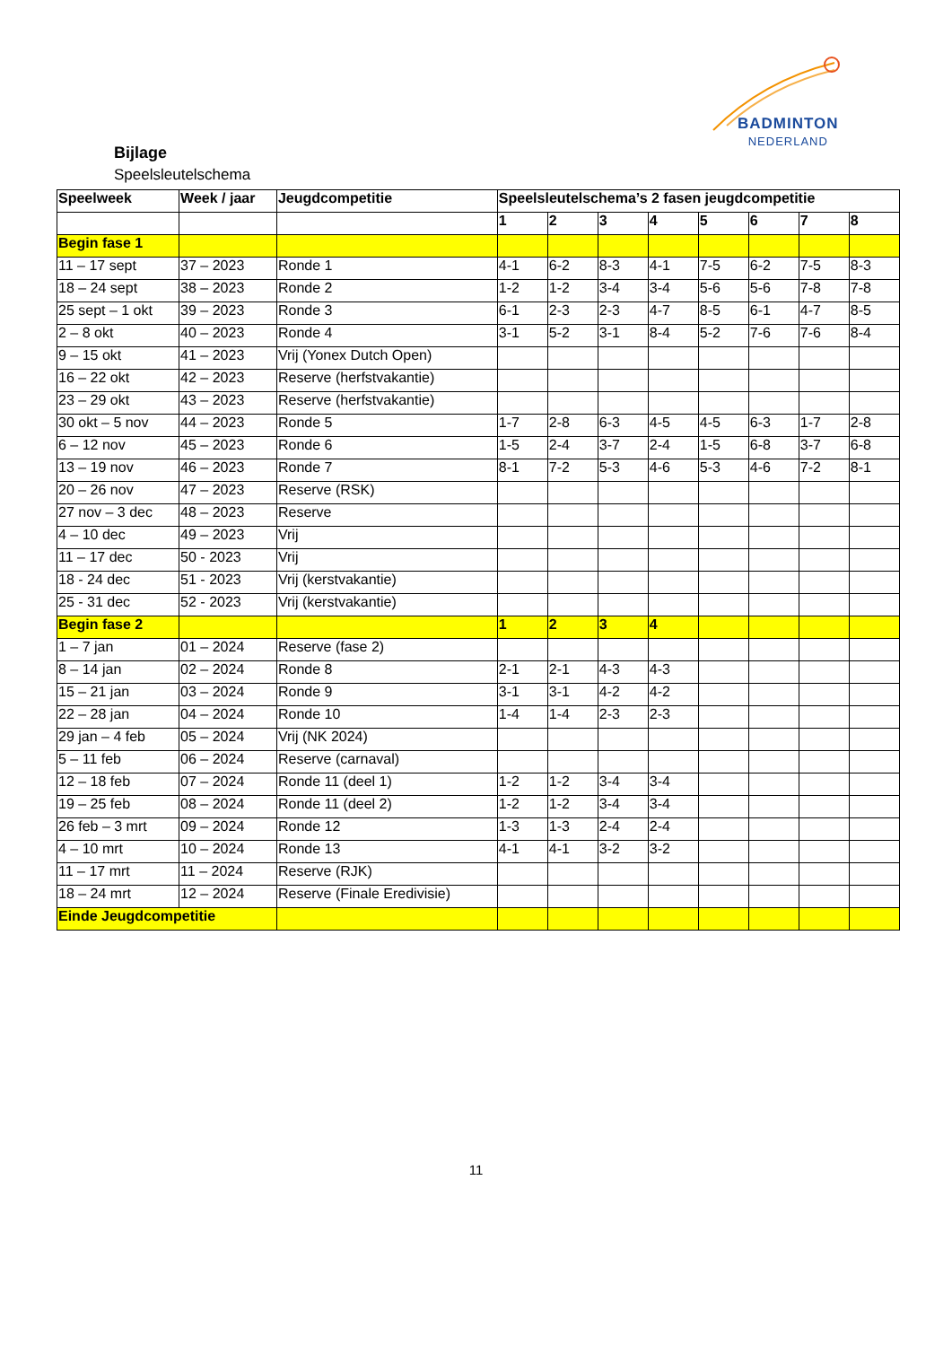BADMINTON
NEDERLAND
Bijlage
Speelsleutelschema
| Speelweek | Week / jaar | Jeugdcompetitie | Speelsleutelschema’s 2 fasen jeugdcompetitie | | | | | | | |
| --- | --- | --- | --- | --- | --- | --- | --- | --- | --- | --- |
| | | | 1 | 2 | 3 | 4 | 5 | 6 | 7 | 8 |
| Begin fase 1 | | | | | | | | | | |
| 11 – 17 sept | 37 – 2023 | Ronde 1 | 4-1 | 6-2 | 8-3 | 4-1 | 7-5 | 6-2 | 7-5 | 8-3 |
| 18 – 24 sept | 38 – 2023 | Ronde 2 | 1-2 | 1-2 | 3-4 | 3-4 | 5-6 | 5-6 | 7-8 | 7-8 |
| 25 sept – 1 okt | 39 – 2023 | Ronde 3 | 6-1 | 2-3 | 2-3 | 4-7 | 8-5 | 6-1 | 4-7 | 8-5 |
| 2 – 8 okt | 40 – 2023 | Ronde 4 | 3-1 | 5-2 | 3-1 | 8-4 | 5-2 | 7-6 | 7-6 | 8-4 |
| 9 – 15 okt | 41 – 2023 | Vrij (Yonex Dutch Open) | | | | | | | | |
| 16 – 22 okt | 42 – 2023 | Reserve (herfstvakantie) | | | | | | | | |
| 23 – 29 okt | 43 – 2023 | Reserve (herfstvakantie) | | | | | | | | |
| 30 okt – 5 nov | 44 – 2023 | Ronde 5 | 1-7 | 2-8 | 6-3 | 4-5 | 4-5 | 6-3 | 1-7 | 2-8 |
| 6 – 12 nov | 45 – 2023 | Ronde 6 | 1-5 | 2-4 | 3-7 | 2-4 | 1-5 | 6-8 | 3-7 | 6-8 |
| 13 – 19 nov | 46 – 2023 | Ronde 7 | 8-1 | 7-2 | 5-3 | 4-6 | 5-3 | 4-6 | 7-2 | 8-1 |
| 20 – 26 nov | 47 – 2023 | Reserve (RSK) | | | | | | | | |
| 27 nov – 3 dec | 48 – 2023 | Reserve | | | | | | | | |
| 4 – 10 dec | 49 – 2023 | Vrij | | | | | | | | |
| 11 – 17 dec | 50 - 2023 | Vrij | | | | | | | | |
| 18 - 24 dec | 51 - 2023 | Vrij (kerstvakantie) | | | | | | | | |
| 25 - 31 dec | 52 - 2023 | Vrij (kerstvakantie) | | | | | | | | |
| Begin fase 2 | | | 1 | 2 | 3 | 4 | | | | |
| 1 – 7 jan | 01 – 2024 | Reserve (fase 2) | | | | | | | | |
| 8 – 14 jan | 02 – 2024 | Ronde 8 | 2-1 | 2-1 | 4-3 | 4-3 | | | | |
| 15 – 21 jan | 03 – 2024 | Ronde 9 | 3-1 | 3-1 | 4-2 | 4-2 | | | | |
| 22 – 28 jan | 04 – 2024 | Ronde 10 | 1-4 | 1-4 | 2-3 | 2-3 | | | | |
| 29 jan – 4 feb | 05 – 2024 | Vrij (NK 2024) | | | | | | | | |
| 5 – 11 feb | 06 – 2024 | Reserve (carnaval) | | | | | | | | |
| 12 – 18 feb | 07 – 2024 | Ronde 11 (deel 1) | 1-2 | 1-2 | 3-4 | 3-4 | | | | |
| 19 – 25 feb | 08 – 2024 | Ronde 11 (deel 2) | 1-2 | 1-2 | 3-4 | 3-4 | | | | |
| 26 feb – 3 mrt | 09 – 2024 | Ronde 12 | 1-3 | 1-3 | 2-4 | 2-4 | | | | |
| 4 – 10 mrt | 10 – 2024 | Ronde 13 | 4-1 | 4-1 | 3-2 | 3-2 | | | | |
| 11 – 17 mrt | 11 – 2024 | Reserve (RJK) | | | | | | | | |
| 18 – 24 mrt | 12 – 2024 | Reserve (Finale Eredivisie) | | | | | | | | |
| Einde Jeugdcompetitie | | | | | | | | | | |
11